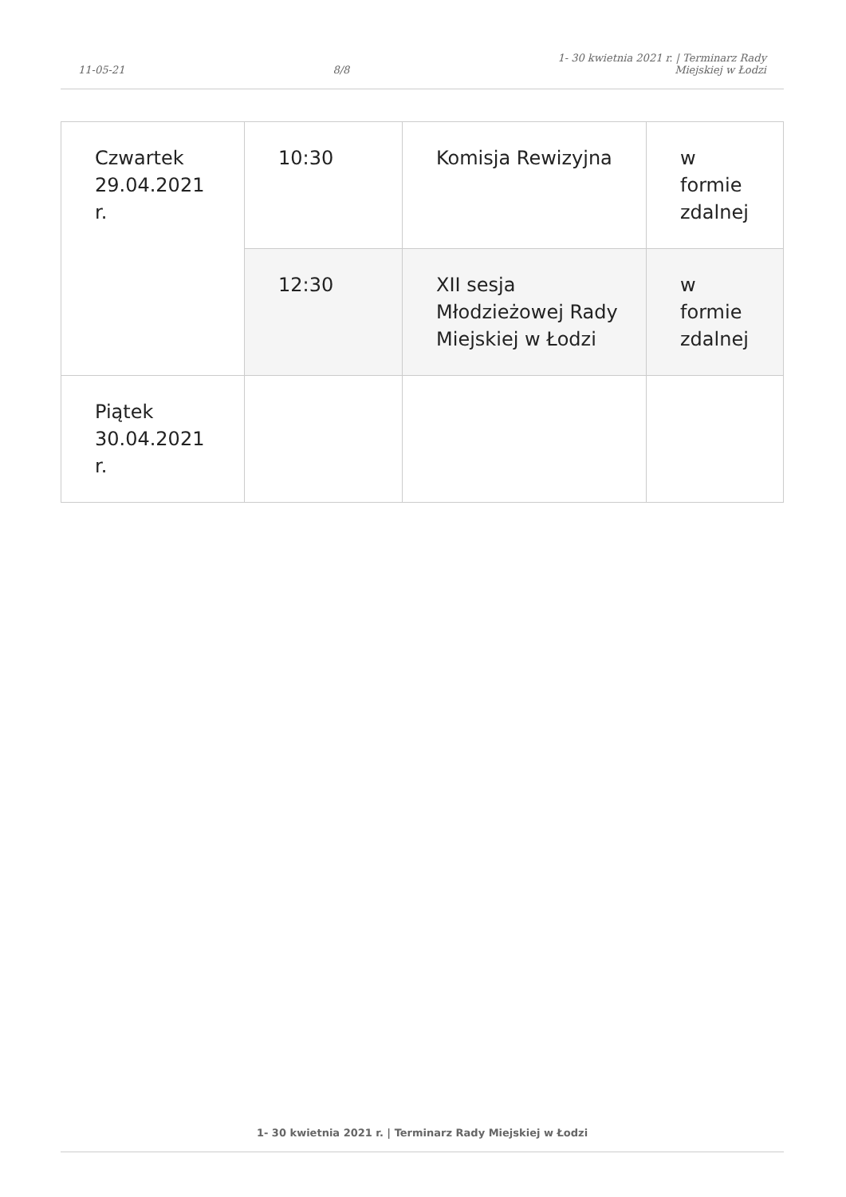11-05-21 8/8 1- 30 kwietnia 2021 r. | Terminarz Rady
Miejskiej w Łodzi
| Czwartek 29.04.2021 r. | 10:30 | Komisja Rewizyjna | w formie zdalnej |
| | 12:30 | XII sesja Młodzieżowej Rady Miejskiej w Łodzi | w formie zdalnej |
| Piątek 30.04.2021 r. | | | |
1- 30 kwietnia 2021 r. | Terminarz Rady Miejskiej w Łodzi